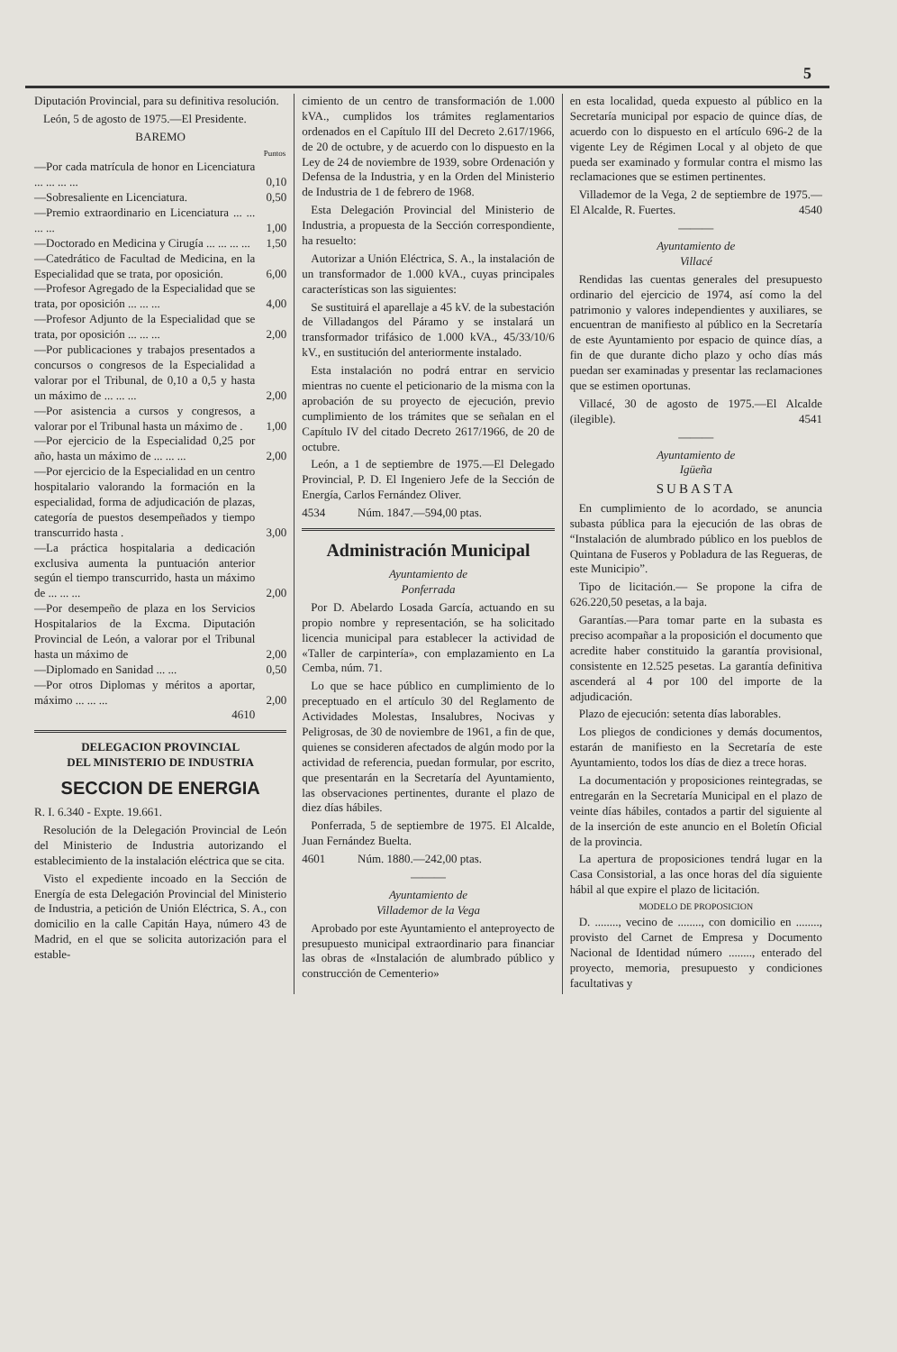5
Diputación Provincial, para su definitiva resolución.
León, 5 de agosto de 1975.—El Presidente.
BAREMO
| | Puntos |
| --- | --- |
| —Por cada matrícula de honor en Licenciatura ... ... ... ... | 0,10 |
| —Sobresaliente en Licenciatura. | 0,50 |
| —Premio extraordinario en Licenciatura ... ... ... ... | 1,00 |
| —Doctorado en Medicina y Cirugía ... ... ... ... | 1,50 |
| —Catedrático de Facultad de Medicina, en la Especialidad que se trata, por oposición. | 6,00 |
| —Profesor Agregado de la Especialidad que se trata, por oposición ... ... ... | 4,00 |
| —Profesor Adjunto de la Especialidad que se trata, por oposición ... ... ... | 2,00 |
| —Por publicaciones y trabajos presentados a concursos o congresos de la Especialidad a valorar por el Tribunal, de 0,10 a 0,5 y hasta un máximo de ... ... ... | 2,00 |
| —Por asistencia a cursos y congresos, a valorar por el Tribunal hasta un máximo de . | 1,00 |
| —Por ejercicio de la Especialidad 0,25 por año, hasta un máximo de ... ... ... | 2,00 |
| —Por ejercicio de la Especialidad en un centro hospitalario valorando la formación en la especialidad, forma de adjudicación de plazas, categoría de puestos desempeñados y tiempo transcurrido hasta . | 3,00 |
| —La práctica hospitalaria a dedicación exclusiva aumenta la puntuación anterior según el tiempo transcurrido, hasta un máximo de ... ... ... | 2,00 |
| —Por desempeño de plaza en los Servicios Hospitalarios de la Excma. Diputación Provincial de León, a valorar por el Tribunal hasta un máximo de | 2,00 |
| —Diplomado en Sanidad ... ... | 0,50 |
| —Por otros Diplomas y méritos a aportar, máximo ... ... ... | 2,00 |
| 4610 | |
DELEGACION PROVINCIAL
DEL MINISTERIO DE INDUSTRIA
SECCION DE ENERGIA
R. I. 6.340 - Expte. 19.661.
Resolución de la Delegación Provincial de León del Ministerio de Industria autorizando el establecimiento de la instalación eléctrica que se cita.
Visto el expediente incoado en la Sección de Energía de esta Delegación Provincial del Ministerio de Industria, a petición de Unión Eléctrica, S. A., con domicilio en la calle Capitán Haya, número 43 de Madrid, en el que se solicita autorización para el estable-
cimiento de un centro de transformación de 1.000 kVA., cumplidos los trámites reglamentarios ordenados en el Capítulo III del Decreto 2.617/1966, de 20 de octubre, y de acuerdo con lo dispuesto en la Ley de 24 de noviembre de 1939, sobre Ordenación y Defensa de la Industria, y en la Orden del Ministerio de Industria de 1 de febrero de 1968.
Esta Delegación Provincial del Ministerio de Industria, a propuesta de la Sección correspondiente, ha resuelto:
Autorizar a Unión Eléctrica, S. A., la instalación de un transformador de 1.000 kVA., cuyas principales características son las siguientes:
Se sustituirá el aparellaje a 45 kV. de la subestación de Villadangos del Páramo y se instalará un transformador trifásico de 1.000 kVA., 45/33/10/6 kV., en sustitución del anteriormente instalado.
Esta instalación no podrá entrar en servicio mientras no cuente el peticionario de la misma con la aprobación de su proyecto de ejecución, previo cumplimiento de los trámites que se señalan en el Capítulo IV del citado Decreto 2617/1966, de 20 de octubre.
León, a 1 de septiembre de 1975.—El Delegado Provincial, P. D. El Ingeniero Jefe de la Sección de Energía, Carlos Fernández Oliver.
4534 Núm. 1847.—594,00 ptas.
Administración Municipal
Ayuntamiento de
Ponferrada
Por D. Abelardo Losada García, actuando en su propio nombre y representación, se ha solicitado licencia municipal para establecer la actividad de «Taller de carpintería», con emplazamiento en La Cemba, núm. 71.
Lo que se hace público en cumplimiento de lo preceptuado en el artículo 30 del Reglamento de Actividades Molestas, Insalubres, Nocivas y Peligrosas, de 30 de noviembre de 1961, a fin de que, quienes se consideren afectados de algún modo por la actividad de referencia, puedan formular, por escrito, que presentarán en la Secretaría del Ayuntamiento, las observaciones pertinentes, durante el plazo de diez días hábiles.
Ponferrada, 5 de septiembre de 1975. El Alcalde, Juan Fernández Buelta.
4601 Núm. 1880.—242,00 ptas.
———
Ayuntamiento de
Villademor de la Vega
Aprobado por este Ayuntamiento el anteproyecto de presupuesto municipal extraordinario para financiar las obras de «Instalación de alumbrado público y construcción de Cementerio»
en esta localidad, queda expuesto al público en la Secretaría municipal por espacio de quince días, de acuerdo con lo dispuesto en el artículo 696-2 de la vigente Ley de Régimen Local y al objeto de que pueda ser examinado y formular contra el mismo las reclamaciones que se estimen pertinentes.
Villademor de la Vega, 2 de septiembre de 1975.—El Alcalde, R. Fuertes. 4540
———
Ayuntamiento de
Villacé
Rendidas las cuentas generales del presupuesto ordinario del ejercicio de 1974, así como la del patrimonio y valores independientes y auxiliares, se encuentran de manifiesto al público en la Secretaría de este Ayuntamiento por espacio de quince días, a fin de que durante dicho plazo y ocho días más puedan ser examinadas y presentar las reclamaciones que se estimen oportunas.
Villacé, 30 de agosto de 1975.—El Alcalde (ilegible). 4541
———
Ayuntamiento de
Igüeña
SUBASTA
En cumplimiento de lo acordado, se anuncia subasta pública para la ejecución de las obras de “Instalación de alumbrado público en los pueblos de Quintana de Fuseros y Pobladura de las Regueras, de este Municipio”.
Tipo de licitación.— Se propone la cifra de 626.220,50 pesetas, a la baja.
Garantías.—Para tomar parte en la subasta es preciso acompañar a la proposición el documento que acredite haber constituido la garantía provisional, consistente en 12.525 pesetas. La garantía definitiva ascenderá al 4 por 100 del importe de la adjudicación.
Plazo de ejecución: setenta días laborables.
Los pliegos de condiciones y demás documentos, estarán de manifiesto en la Secretaría de este Ayuntamiento, todos los días de diez a trece horas.
La documentación y proposiciones reintegradas, se entregarán en la Secretaría Municipal en el plazo de veinte días hábiles, contados a partir del siguiente al de la inserción de este anuncio en el Boletín Oficial de la provincia.
La apertura de proposiciones tendrá lugar en la Casa Consistorial, a las once horas del día siguiente hábil al que expire el plazo de licitación.
MODELO DE PROPOSICION
D. ........, vecino de ........, con domicilio en ........, provisto del Carnet de Empresa y Documento Nacional de Identidad número ........, enterado del proyecto, memoria, presupuesto y condiciones facultativas y